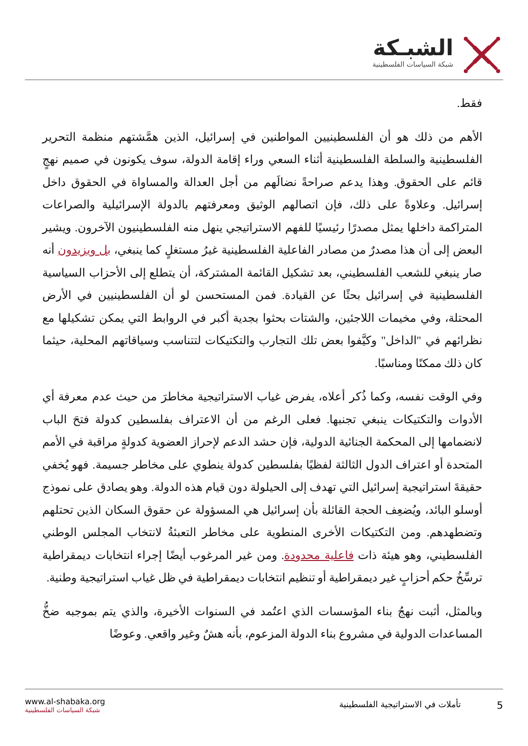الشبـكة
شبكة السياسات الفلسطينية
فقط.
الأهم من ذلك هو أن الفلسطينيين المواطنين في إسرائيل، الذين همَّشتهم منظمة التحرير الفلسطينية والسلطة الفلسطينية أثناء السعي وراء إقامة الدولة، سوف يكونون في صميم نهجٍ قائم على الحقوق. وهذا يدعم صراحةً نضالَهم من أجل العدالة والمساواة في الحقوق داخل إسرائيل. وعلاوةً على ذلك، فإن اتصالهم الوثيق ومعرفتهم بالدولة الإسرائيلية والصراعات المتراكمة داخلها يمثل مصدرًا رئيسيًا للفهم الاستراتيجي ينهل منه الفلسطينيون الآخرون. ويشير البعض إلى أن هذا مصدرٌ من مصادر الفاعلية الفلسطينية غيرُ مستغلٍ كما ينبغي، بل ويزيدون أنه صار ينبغي للشعب الفلسطيني، بعد تشكيل القائمة المشتركة، أن يتطلع إلى الأحزاب السياسية الفلسطينية في إسرائيل بحثًا عن القيادة. فمن المستحسن لو أن الفلسطينيين في الأرض المحتلة، وفي مخيمات اللاجئين، والشتات بحثوا بجدية أكبر في الروابط التي يمكن تشكيلها مع نظرائهم في "الداخل" وكيَّفوا بعض تلك التجارب والتكتيكات لتتناسب وسياقاتهم المحلية، حيثما كان ذلك ممكنًا ومناسبًا.
وفي الوقت نفسه، وكما ذُكر أعلاه، يفرض غياب الاستراتيجية مخاطرَ من حيث عدم معرفة أي الأدوات والتكتيكات ينبغي تجنبها. فعلى الرغم من أن الاعتراف بفلسطين كدولة فتحَ الباب لانضمامها إلى المحكمة الجنائية الدولية، فإن حشد الدعم لإحراز العضوية كدولةٍ مراقبة في الأمم المتحدة أو اعتراف الدول الثالثة لفظيًا بفلسطين كدولة ينطوي على مخاطر جسيمة. فهو يُخفي حقيقةَ استراتيجية إسرائيل التي تهدف إلى الحيلولة دون قيام هذه الدولة. وهو يصادق على نموذج أوسلو البائد، ويُضعِف الحجة القائلة بأن إسرائيل هي المسؤولة عن حقوق السكان الذين تحتلهم وتضطهدهم. ومن التكتيكات الأخرى المنطوية على مخاطر التعبئةُ لانتخاب المجلس الوطني الفلسطيني، وهو هيئة ذات فاعلية محدودة. ومن غير المرغوب أيضًا إجراء انتخابات ديمقراطية ترسِّخُ حكم أحزابٍ غير ديمقراطية أو تنظيم انتخابات ديمقراطية في ظل غياب استراتيجية وطنية.
وبالمثل، أثبت نهجُ بناء المؤسسات الذي اعتُمد في السنوات الأخيرة، والذي يتم بموجبه ضخُّ المساعدات الدولية في مشروع بناء الدولة المزعوم، بأنه هشٌ وغير واقعي. وعوضًا
5
تأملات في الاستراتيجية الفلسطينية
www.al-shabaka.org
شبكة السياسات الفلسطينية